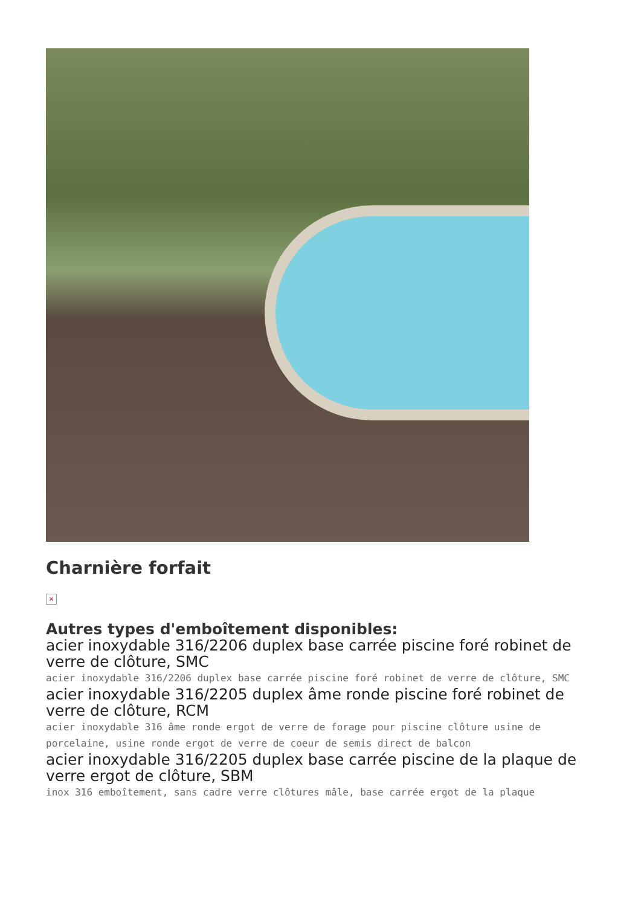Charnière forfait
×
Autres types d'emboîtement disponibles:
acier inoxydable 316/2206 duplex base carrée piscine foré robinet de verre de clôture, SMC
acier inoxydable 316/2206 duplex base carrée piscine foré robinet de verre de clôture, SMC
acier inoxydable 316/2205 duplex âme ronde piscine foré robinet de verre de clôture, RCM
acier inoxydable 316 âme ronde ergot de verre de forage pour piscine clôture usine de porcelaine, usine ronde ergot de verre de coeur de semis direct de balcon
acier inoxydable 316/2205 duplex base carrée piscine de la plaque de verre ergot de clôture, SBM
inox 316 emboîtement, sans cadre verre clôtures mâle, base carrée ergot de la plaque